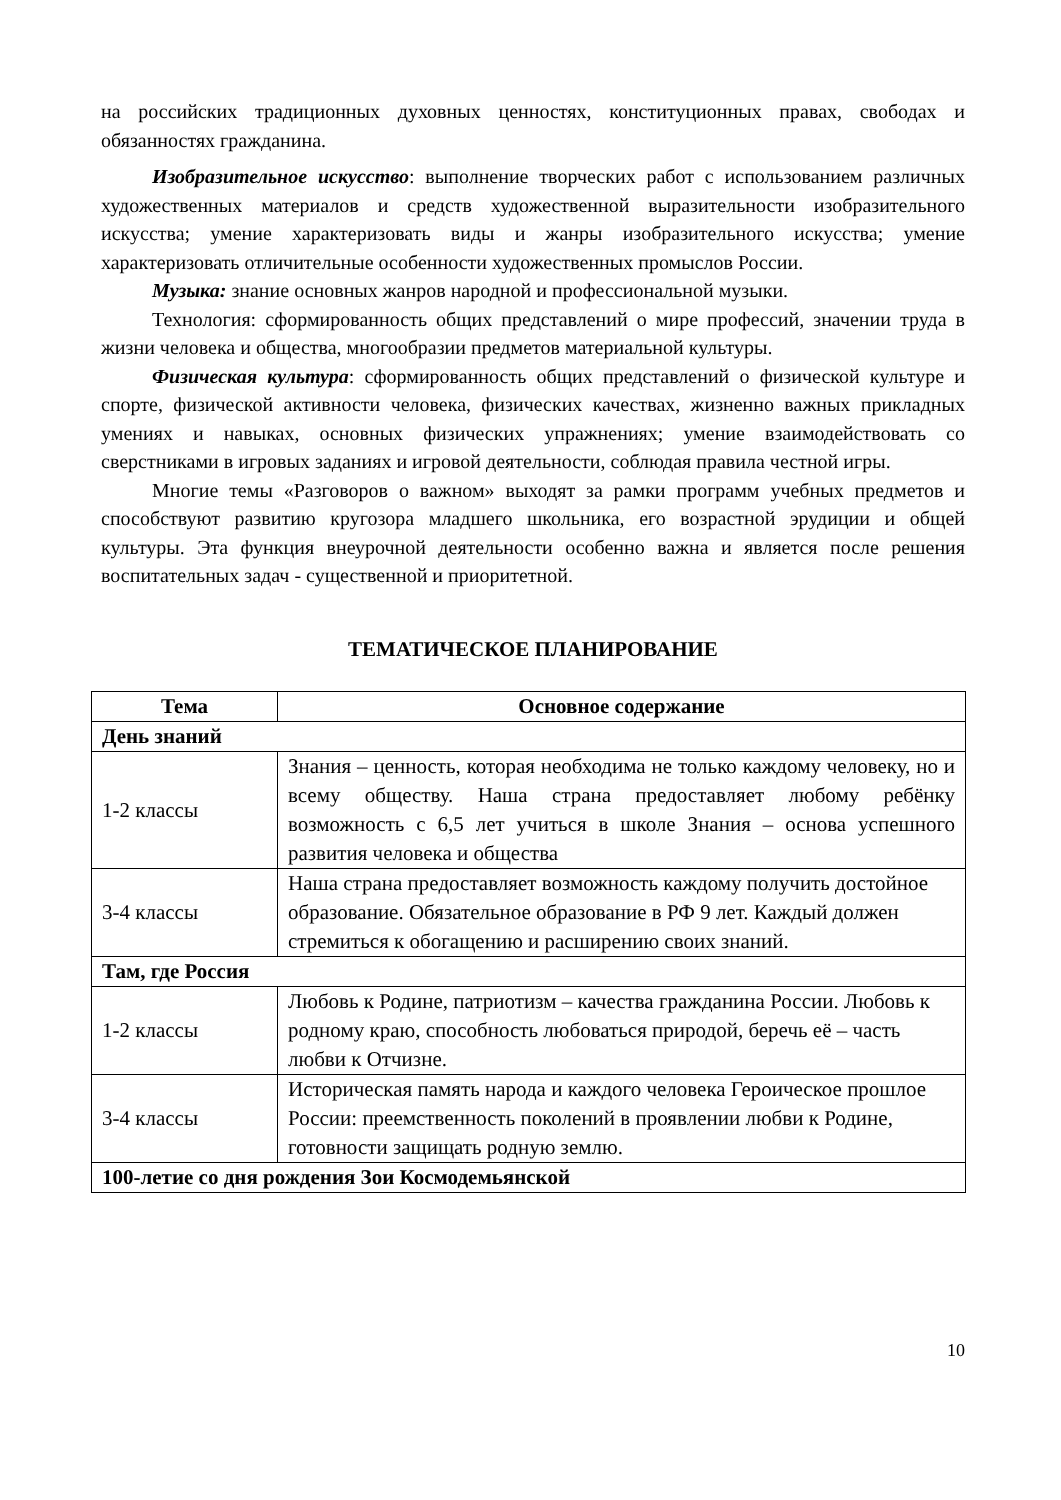на российских традиционных духовных ценностях, конституционных правах, свободах и обязанностях гражданина.
Изобразительное искусство: выполнение творческих работ с использованием различных художественных материалов и средств художественной выразительности изобразительного искусства; умение характеризовать виды и жанры изобразительного искусства; умение характеризовать отличительные особенности художественных промыслов России.
Музыка: знание основных жанров народной и профессиональной музыки.
Технология: сформированность общих представлений о мире профессий, значении труда в жизни человека и общества, многообразии предметов материальной культуры.
Физическая культура: сформированность общих представлений о физической культуре и спорте, физической активности человека, физических качествах, жизненно важных прикладных умениях и навыках, основных физических упражнениях; умение взаимодействовать со сверстниками в игровых заданиях и игровой деятельности, соблюдая правила честной игры.
Многие темы «Разговоров о важном» выходят за рамки программ учебных предметов и способствуют развитию кругозора младшего школьника, его возрастной эрудиции и общей культуры. Эта функция внеурочной деятельности особенно важна и является после решения воспитательных задач - существенной и приоритетной.
ТЕМАТИЧЕСКОЕ ПЛАНИРОВАНИЕ
| Тема | Основное содержание |
| --- | --- |
| День знаний | |
| 1-2 классы | Знания – ценность, которая необходима не только каждому человеку, но и всему обществу. Наша страна предоставляет любому ребёнку возможность с 6,5 лет учиться в школе Знания – основа успешного развития человека и общества |
| 3-4 классы | Наша страна предоставляет возможность каждому получить достойное образование. Обязательное образование в РФ 9 лет. Каждый должен стремиться к обогащению и расширению своих знаний. |
| Там, где Россия | |
| 1-2 классы | Любовь к Родине, патриотизм – качества гражданина России. Любовь к родному краю, способность любоваться природой, беречь её – часть любви к Отчизне. |
| 3-4 классы | Историческая память народа и каждого человека Героическое прошлое России: преемственность поколений в проявлении любви к Родине, готовности защищать родную землю. |
| 100-летие со дня рождения Зои Космодемьянской | |
10